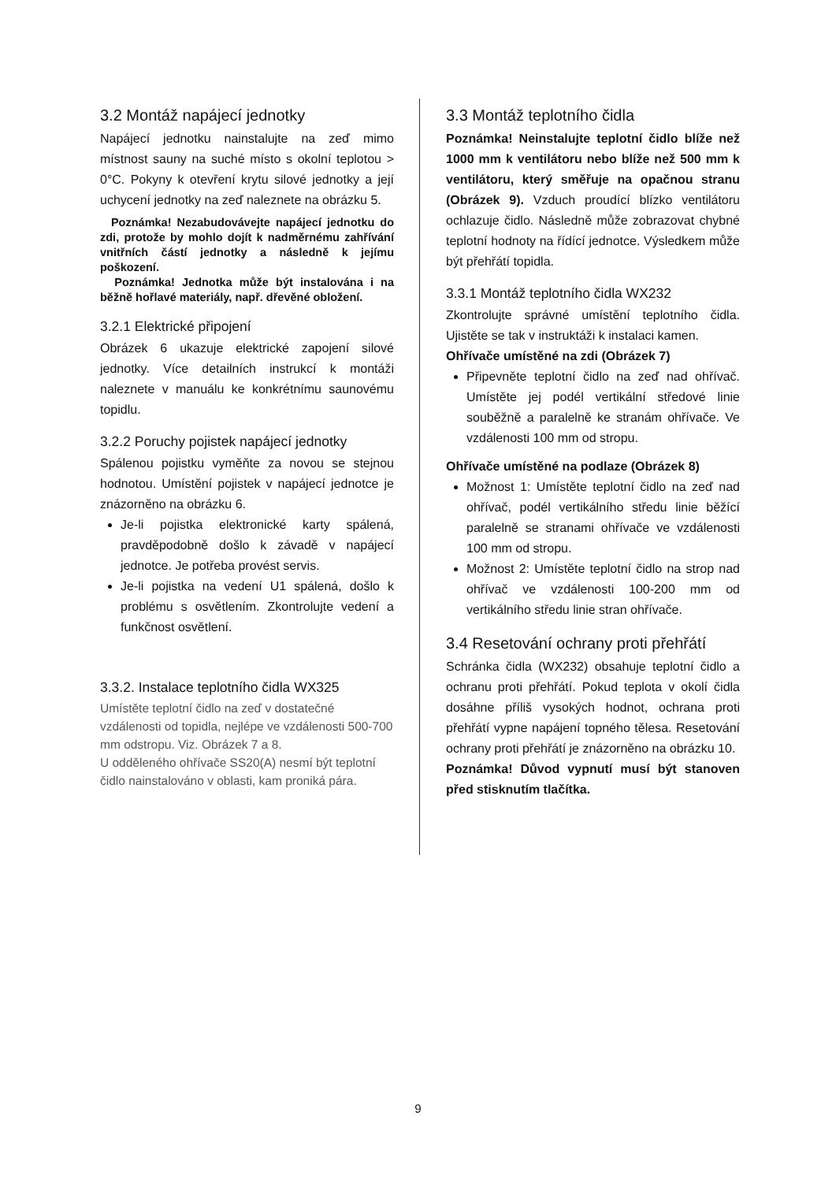3.2 Montáž napájecí jednotky
Napájecí jednotku nainstalujte na zeď mimo místnost sauny na suché místo s okolní teplotou > 0°C. Pokyny k otevření krytu silové jednotky a její uchycení jednotky na zeď naleznete na obrázku 5.
Poznámka! Nezabudovávejte napájecí jednotku do zdi, protože by mohlo dojít k nadměrnému zahřívání vnitřních částí jednotky a následně k jejímu poškození.
Poznámka! Jednotka může být instalována i na běžně hořlavé materiály, např. dřevěné obložení.
3.2.1 Elektrické připojení
Obrázek 6 ukazuje elektrické zapojení silové jednotky. Více detailních instrukcí k montáži naleznete v manuálu ke konkrétnímu saunovému topidlu.
3.2.2 Poruchy pojistek napájecí jednotky
Spálenou pojistku vyměňte za novou se stejnou hodnotou. Umístění pojistek v napájecí jednotce je znázorněno na obrázku 6.
Je-li pojistka elektronické karty spálená, pravděpodobně došlo k závadě v napájecí jednotce. Je potřeba provést servis.
Je-li pojistka na vedení U1 spálená, došlo k problému s osvětlením. Zkontrolujte vedení a funkčnost osvětlení.
3.3.2. Instalace teplotního čidla WX325
Umístěte teplotní čidlo na zeď v dostatečné vzdálenosti od topidla, nejlépe ve vzdálenosti 500-700 mm odstropu. Viz. Obrázek 7 a 8.
U odděleného ohřívače SS20(A) nesmí být teplotní čidlo nainstalováno v oblasti, kam proniká pára.
3.3 Montáž teplotního čidla
Poznámka! Neinstalujte teplotní čidlo blíže než 1000 mm k ventilátoru nebo blíže než 500 mm k ventilátoru, který směřuje na opačnou stranu (Obrázek 9). Vzduch proudící blízko ventilátoru ochlazuje čidlo. Následně může zobrazovat chybné teplotní hodnoty na řídící jednotce. Výsledkem může být přehřátí topidla.
3.3.1 Montáž teplotního čidla WX232
Zkontrolujte správné umístění teplotního čidla. Ujistěte se tak v instruktáži k instalaci kamen.
Ohřívače umístěné na zdi (Obrázek 7)
Připevněte teplotní čidlo na zeď nad ohřívač. Umístěte jej podél vertikální středové linie souběžně a paralelně ke stranám ohřívače. Ve vzdálenosti 100 mm od stropu.
Ohřívače umístěné na podlaze (Obrázek 8)
Možnost 1: Umístěte teplotní čidlo na zeď nad ohřívač, podél vertikálního středu linie běžící paralelně se stranami ohřívače ve vzdálenosti 100 mm od stropu.
Možnost 2: Umístěte teplotní čidlo na strop nad ohřívač ve vzdálenosti 100-200 mm od vertikálního středu linie stran ohřívače.
3.4 Resetování ochrany proti přehřátí
Schránka čidla (WX232) obsahuje teplotní čidlo a ochranu proti přehřátí. Pokud teplota v okolí čidla dosáhne příliš vysokých hodnot, ochrana proti přehřátí vypne napájení topného tělesa. Resetování ochrany proti přehřátí je znázorněno na obrázku 10.
Poznámka! Důvod vypnutí musí být stanoven před stisknutím tlačítka.
9